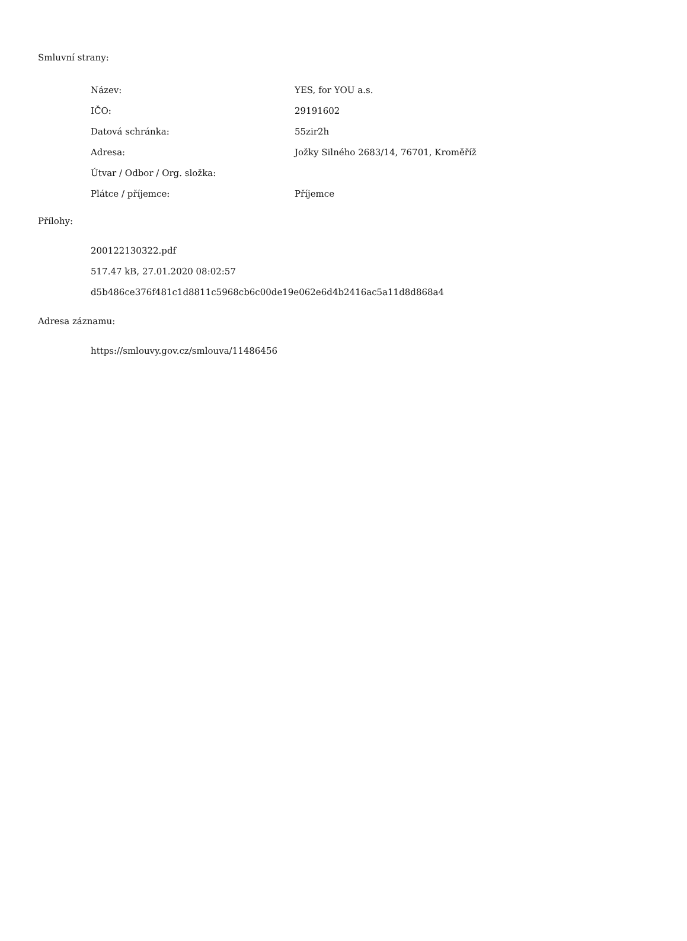Smluvní strany:
| Název: | YES, for YOU a.s. |
| IČO: | 29191602 |
| Datová schránka: | 55zir2h |
| Adresa: | Jožky Silného 2683/14, 76701, Kroměříž |
| Útvar / Odbor / Org. složka: | |
| Plátce / příjemce: | Příjemce |
Přílohy:
200122130322.pdf
517.47 kB, 27.01.2020 08:02:57
d5b486ce376f481c1d8811c5968cb6c00de19e062e6d4b2416ac5a11d8d868a4
Adresa záznamu:
https://smlouvy.gov.cz/smlouva/11486456